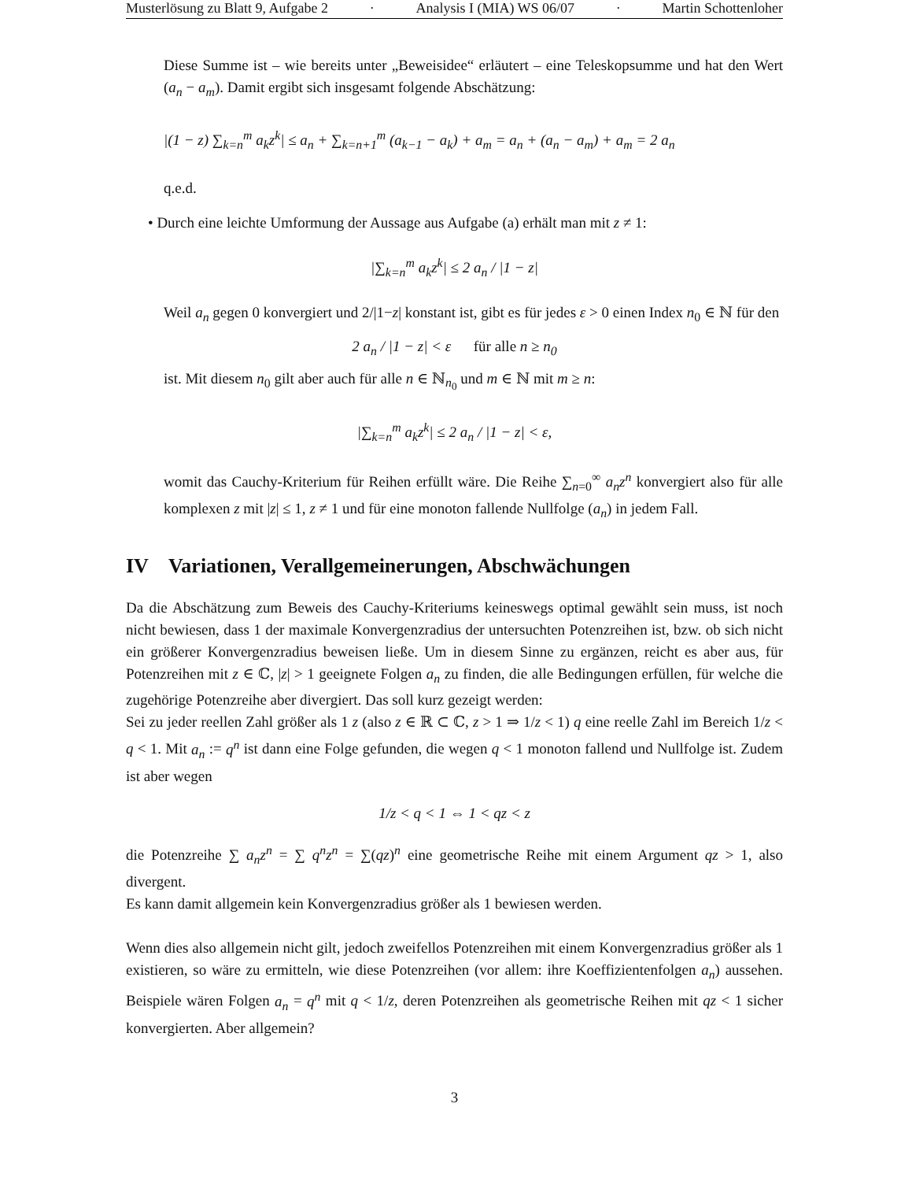Musterlösung zu Blatt 9, Aufgabe 2 · Analysis I (MIA) WS 06/07 · Martin Schottenloher
Diese Summe ist – wie bereits unter „Beweisidee“ erläutert – eine Teleskopsumme und hat den Wert (a<sub>n</sub> − a<sub>m</sub>). Damit ergibt sich insgesamt folgende Abschätzung:
|(1 − z) ∑<sub>k=n</sub><sup>m</sup> a<sub>k</sub>z<sup>k</sup>| ≤ a<sub>n</sub> + ∑<sub>k=n+1</sub><sup>m</sup> (a<sub>k−1</sub> − a<sub>k</sub>) + a<sub>m</sub> = a<sub>n</sub> + (a<sub>n</sub> − a<sub>m</sub>) + a<sub>m</sub> = 2 a<sub>n</sub>
q.e.d.
• Durch eine leichte Umformung der Aussage aus Aufgabe (a) erhält man mit z ≠ 1:
|∑<sub>k=n</sub><sup>m</sup> a<sub>k</sub>z<sup>k</sup>| ≤ 2 a<sub>n</sub> / |1 − z|
Weil a<sub>n</sub> gegen 0 konvergiert und 2/|1−z| konstant ist, gibt es für jedes ε > 0 einen Index n<sub>0</sub> ∈ ℕ für den
2 a<sub>n</sub> / |1 − z| < ε für alle n ≥ n<sub>0</sub>
ist. Mit diesem n<sub>0</sub> gilt aber auch für alle n ∈ ℕ<sub>n<sub>0</sub></sub> und m ∈ ℕ mit m ≥ n:
|∑<sub>k=n</sub><sup>m</sup> a<sub>k</sub>z<sup>k</sup>| ≤ 2 a<sub>n</sub> / |1 − z| < ε,
womit das Cauchy-Kriterium für Reihen erfüllt wäre. Die Reihe ∑<sub>n=0</sub><sup>∞</sup> a<sub>n</sub>z<sup>n</sup> konvergiert also für alle komplexen z mit |z| ≤ 1, z ≠ 1 und für eine monoton fallende Nullfolge (a<sub>n</sub>) in jedem Fall.
IV Variationen, Verallgemeinerungen, Abschwächungen
Da die Abschätzung zum Beweis des Cauchy-Kriteriums keineswegs optimal gewählt sein muss, ist noch nicht bewiesen, dass 1 der maximale Konvergenzradius der untersuchten Potenzreihen ist, bzw. ob sich nicht ein größerer Konvergenzradius beweisen ließe. Um in diesem Sinne zu ergänzen, reicht es aber aus, für Potenzreihen mit z ∈ ℂ, |z| > 1 geeignete Folgen a<sub>n</sub> zu finden, die alle Bedingungen erfüllen, für welche die zugehörige Potenzreihe aber divergiert. Das soll kurz gezeigt werden:
Sei zu jeder reellen Zahl größer als 1 z (also z ∈ ℝ ⊂ ℂ, z > 1 ⇒ 1/z < 1) q eine reelle Zahl im Bereich 1/z < q < 1. Mit a<sub>n</sub> := q<sup>n</sup> ist dann eine Folge gefunden, die wegen q < 1 monoton fallend und Nullfolge ist. Zudem ist aber wegen
1/z < q < 1 ⇔ 1 < qz < z
die Potenzreihe ∑ a<sub>n</sub>z<sup>n</sup> = ∑ q<sup>n</sup>z<sup>n</sup> = ∑(qz)<sup>n</sup> eine geometrische Reihe mit einem Argument qz > 1, also divergent.
Es kann damit allgemein kein Konvergenzradius größer als 1 bewiesen werden.
Wenn dies also allgemein nicht gilt, jedoch zweifellos Potenzreihen mit einem Konvergenzradius größer als 1 existieren, so wäre zu ermitteln, wie diese Potenzreihen (vor allem: ihre Koeffizientenfolgen a<sub>n</sub>) aussehen. Beispiele wären Folgen a<sub>n</sub> = q<sup>n</sup> mit q < 1/z, deren Potenzreihen als geometrische Reihen mit qz < 1 sicher konvergierten. Aber allgemein?
3